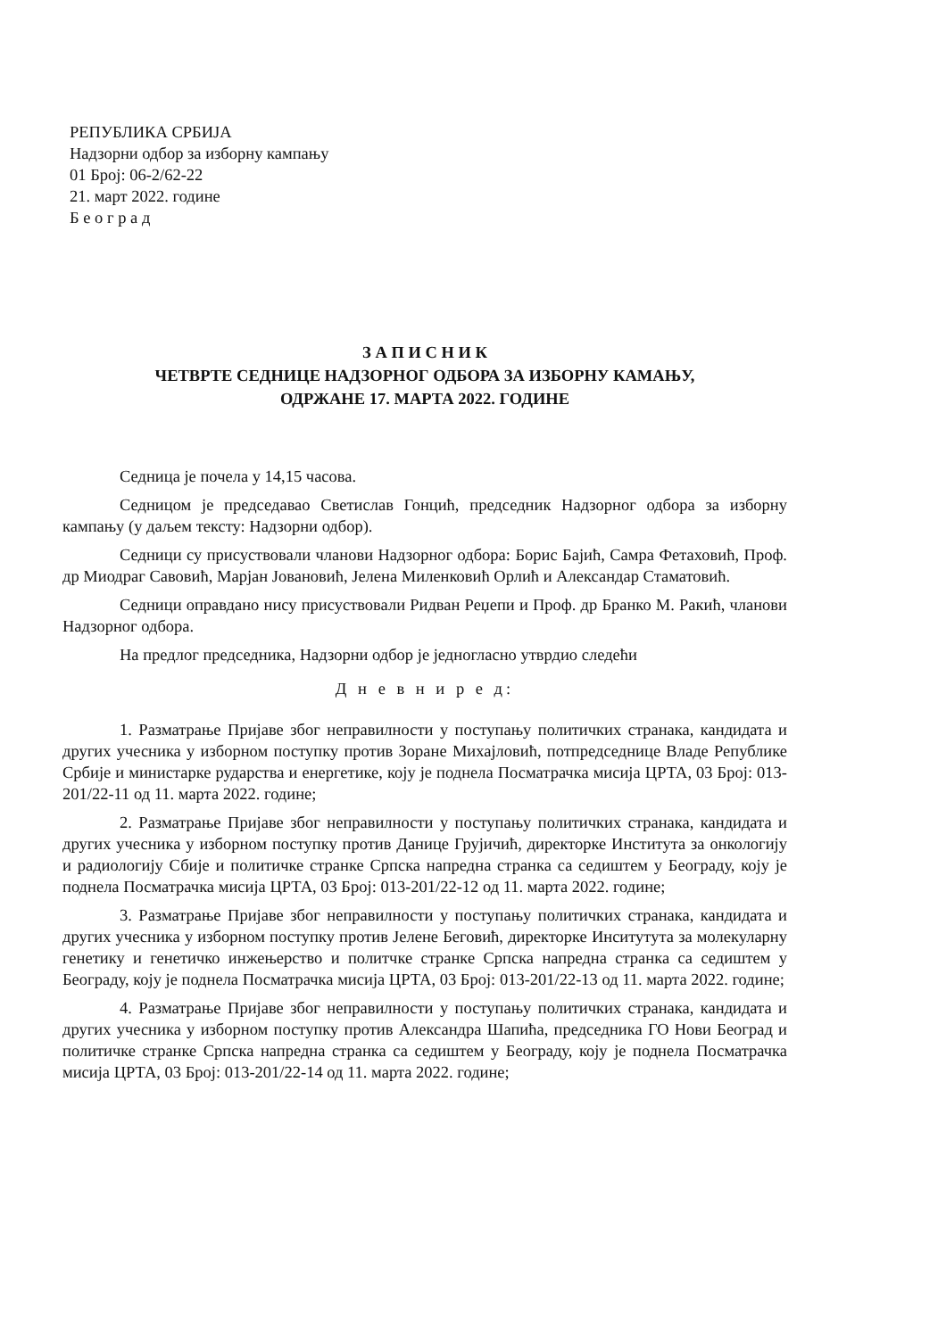РЕПУБЛИКА СРБИЈА
Надзорни одбор за изборну кампању
01 Број: 06-2/62-22
21. март 2022. године
Б е о г р а д
З А П И С Н И К
ЧЕТВРТЕ СЕДНИЦЕ НАДЗОРНОГ ОДБОРА ЗА ИЗБОРНУ КАМАЊУ,
ОДРЖАНЕ 17. МАРТА 2022. ГОДИНЕ
Седница је почела у 14,15 часова.
Седницом је председавао Светислав Гонцић, председник Надзорног одбора за изборну кампању (у даљем тексту: Надзорни одбор).
Седници су присуствовали чланови Надзорног одбора: Борис Бајић, Самра Фетаховић, Проф. др Миодраг Савовић, Марјан Јовановић, Јелена Миленковић Орлић и Александар Стаматовић.
Седници оправдано нису присуствовали Ридван Реџепи и Проф. др Бранко М. Ракић, чланови Надзорног одбора.
На предлог председника, Надзорни одбор је једногласно утврдио следећи
Д н е в н и р е д:
1. Разматрање Пријаве због неправилности у поступању политичких странака, кандидата и других учесника у изборном поступку против Зоране Михајловић, потпредседнице Владе Републике Србије и министарке рударства и енергетике, коју је поднела Посматрачка мисија ЦРТА, 03 Број: 013-201/22-11 од 11. марта 2022. године;
2. Разматрање Пријаве због неправилности у поступању политичких странака, кандидата и других учесника у изборном поступку против Данице Грујичић, директорке Института за онкологију и радиологију Сбије и политичке странке Српска напредна странка са седиштем у Београду, коју је поднела Посматрачка мисија ЦРТА, 03 Број: 013-201/22-12 од 11. марта 2022. године;
3. Разматрање Пријаве због неправилности у поступању политичких странака, кандидата и других учесника у изборном поступку против Јелене Беговић, директорке Инситутута за молекуларну генетику и генетичко инжењерство и политчке странке Српска напредна странка са седиштем у Београду, коју је поднела Посматрачка мисија ЦРТА, 03 Број: 013-201/22-13 од 11. марта 2022. године;
4. Разматрање Пријаве због неправилности у поступању политичких странака, кандидата и других учесника у изборном поступку против Александра Шапића, председника ГО Нови Београд и политичке странке Српска напредна странка са седиштем у Београду, коју је поднела Посматрачка мисија ЦРТА, 03 Број: 013-201/22-14 од 11. марта 2022. године;